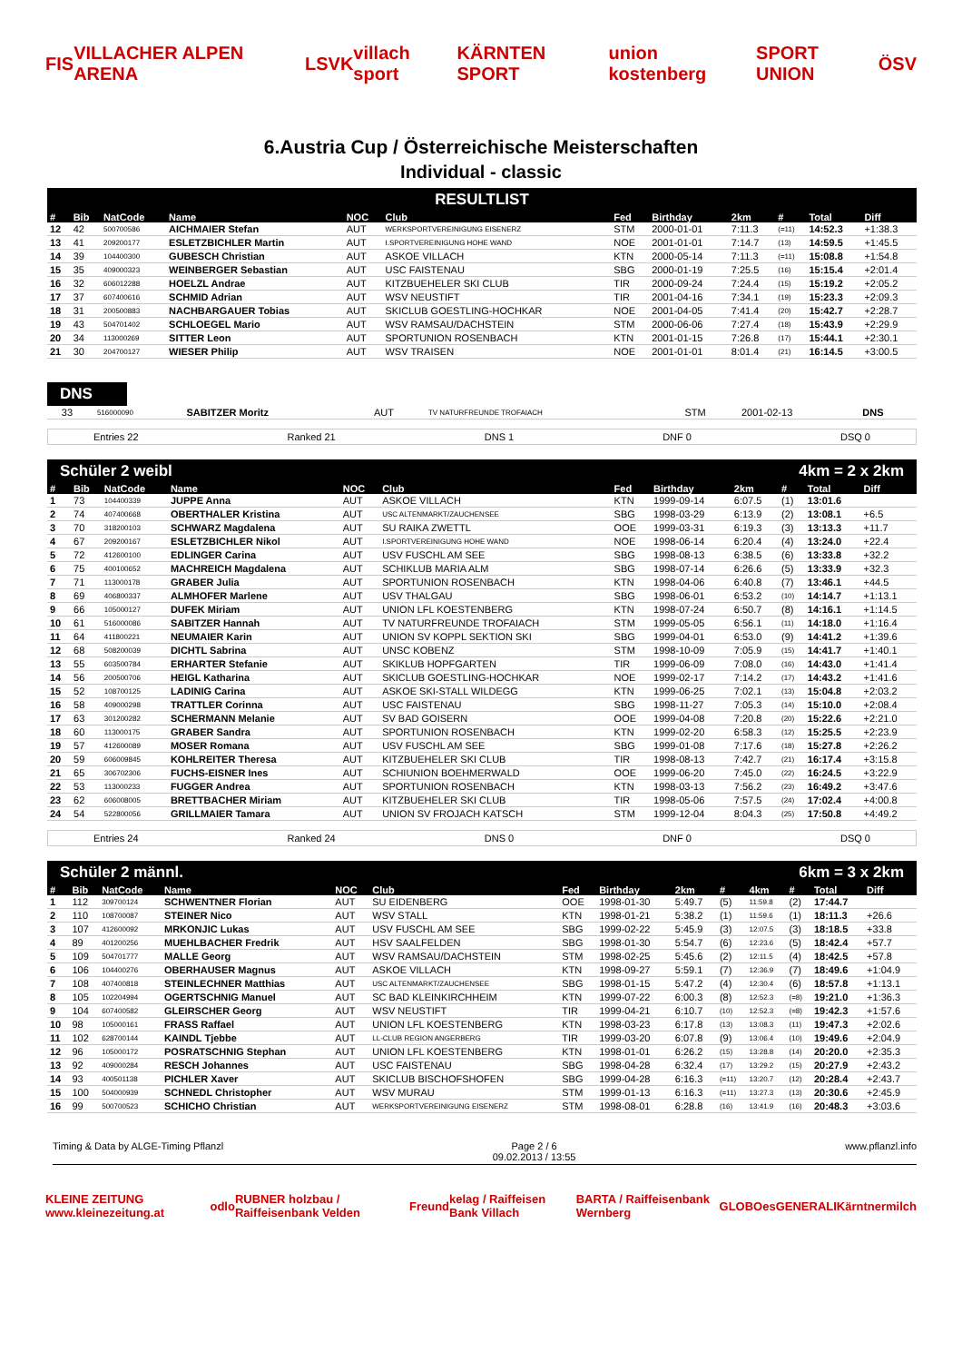FIS VILLACHER ALPEN ARENA LSVK villach sport KÄRNTEN SPORT union kostenberg SPORT UNION ÖSV
6.Austria Cup / Österreichische Meisterschaften
Individual - classic
RESULTLIST
| # | Bib | NatCode | Name | NOC | Club | Fed | Birthday | 2km | # | Total | Diff |
| --- | --- | --- | --- | --- | --- | --- | --- | --- | --- | --- | --- |
| 12 | 42 | 500700586 | AICHMAIER Stefan | AUT | WERKSPORTVEREINIGUNG EISENERZ | STM | 2000-01-01 | 7:11.3 | (=11) | 14:52.3 | +1:38.3 |
| 13 | 41 | 209200177 | ESLETZBICHLER Martin | AUT | I.SPORTVEREINIGUNG HOHE WAND | NOE | 2001-01-01 | 7:14.7 | (13) | 14:59.5 | +1:45.5 |
| 14 | 39 | 104400300 | GUBESCH Christian | AUT | ASKOE VILLACH | KTN | 2000-05-14 | 7:11.3 | (=11) | 15:08.8 | +1:54.8 |
| 15 | 35 | 409000323 | WEINBERGER Sebastian | AUT | USC FAISTENAU | SBG | 2000-01-19 | 7:25.5 | (16) | 15:15.4 | +2:01.4 |
| 16 | 32 | 606012288 | HOELZL Andrae | AUT | KITZBUEHELER SKI CLUB | TIR | 2000-09-24 | 7:24.4 | (15) | 15:19.2 | +2:05.2 |
| 17 | 37 | 607400616 | SCHMID Adrian | AUT | WSV NEUSTIFT | TIR | 2001-04-16 | 7:34.1 | (19) | 15:23.3 | +2:09.3 |
| 18 | 31 | 200500883 | NACHBARGAUER Tobias | AUT | SKICLUB GOESTLING-HOCHKAR | NOE | 2001-04-05 | 7:41.4 | (20) | 15:42.7 | +2:28.7 |
| 19 | 43 | 504701402 | SCHLOEGEL Mario | AUT | WSV RAMSAU/DACHSTEIN | STM | 2000-06-06 | 7:27.4 | (18) | 15:43.9 | +2:29.9 |
| 20 | 34 | 113000269 | SITTER Leon | AUT | SPORTUNION ROSENBACH | KTN | 2001-01-15 | 7:26.8 | (17) | 15:44.1 | +2:30.1 |
| 21 | 30 | 204700127 | WIESER Philip | AUT | WSV TRAISEN | NOE | 2001-01-01 | 8:01.4 | (21) | 16:14.5 | +3:00.5 |
DNS
| | 33 | 516000090 | SABITZER Moritz | AUT | TV NATURFREUNDE TROFAIACH | STM | 2001-02-13 | DNS |
Entries 22 Ranked 21 DNS 1 DNF 0 DSQ 0
Schüler 2 weibl 4km = 2 x 2km
| # | Bib | NatCode | Name | NOC | Club | Fed | Birthday | 2km | # | Total | Diff |
| --- | --- | --- | --- | --- | --- | --- | --- | --- | --- | --- | --- |
| 1 | 73 | 104400339 | JUPPE Anna | AUT | ASKOE VILLACH | KTN | 1999-09-14 | 6:07.5 | (1) | 13:01.6 | |
| 2 | 74 | 407400668 | OBERTHALER Kristina | AUT | USC ALTENMARKT/ZAUCHENSEE | SBG | 1998-03-29 | 6:13.9 | (2) | 13:08.1 | +6.5 |
| 3 | 70 | 318200103 | SCHWARZ Magdalena | AUT | SU RAIKA ZWETTL | OOE | 1999-03-31 | 6:19.3 | (3) | 13:13.3 | +11.7 |
| 4 | 67 | 209200167 | ESLETZBICHLER Nikol | AUT | I.SPORTVEREINIGUNG HOHE WAND | NOE | 1998-06-14 | 6:20.4 | (4) | 13:24.0 | +22.4 |
| 5 | 72 | 412600100 | EDLINGER Carina | AUT | USV FUSCHL AM SEE | SBG | 1998-08-13 | 6:38.5 | (6) | 13:33.8 | +32.2 |
| 6 | 75 | 400100652 | MACHREICH Magdalena | AUT | SCHIKLUB MARIA ALM | SBG | 1998-07-14 | 6:26.6 | (5) | 13:33.9 | +32.3 |
| 7 | 71 | 113000178 | GRABER Julia | AUT | SPORTUNION ROSENBACH | KTN | 1998-04-06 | 6:40.8 | (7) | 13:46.1 | +44.5 |
| 8 | 69 | 406800337 | ALMHOFER Marlene | AUT | USV THALGAU | SBG | 1998-06-01 | 6:53.2 | (10) | 14:14.7 | +1:13.1 |
| 9 | 66 | 105000127 | DUFEK Miriam | AUT | UNION LFL KOESTENBERG | KTN | 1998-07-24 | 6:50.7 | (8) | 14:16.1 | +1:14.5 |
| 10 | 61 | 516000086 | SABITZER Hannah | AUT | TV NATURFREUNDE TROFAIACH | STM | 1999-05-05 | 6:56.1 | (11) | 14:18.0 | +1:16.4 |
| 11 | 64 | 411800221 | NEUMAIER Karin | AUT | UNION SV KOPPL SEKTION SKI | SBG | 1999-04-01 | 6:53.0 | (9) | 14:41.2 | +1:39.6 |
| 12 | 68 | 508200039 | DICHTL Sabrina | AUT | UNSC KOBENZ | STM | 1998-10-09 | 7:05.9 | (15) | 14:41.7 | +1:40.1 |
| 13 | 55 | 603500784 | ERHARTER Stefanie | AUT | SKIKLUB HOPFGARTEN | TIR | 1999-06-09 | 7:08.0 | (16) | 14:43.0 | +1:41.4 |
| 14 | 56 | 200500706 | HEIGL Katharina | AUT | SKICLUB GOESTLING-HOCHKAR | NOE | 1999-02-17 | 7:14.2 | (17) | 14:43.2 | +1:41.6 |
| 15 | 52 | 108700125 | LADINIG Carina | AUT | ASKOE SKI-STALL WILDEGG | KTN | 1999-06-25 | 7:02.1 | (13) | 15:04.8 | +2:03.2 |
| 16 | 58 | 409000298 | TRATTLER Corinna | AUT | USC FAISTENAU | SBG | 1998-11-27 | 7:05.3 | (14) | 15:10.0 | +2:08.4 |
| 17 | 63 | 301200282 | SCHERMANN Melanie | AUT | SV BAD GOISERN | OOE | 1999-04-08 | 7:20.8 | (20) | 15:22.6 | +2:21.0 |
| 18 | 60 | 113000175 | GRABER Sandra | AUT | SPORTUNION ROSENBACH | KTN | 1999-02-20 | 6:58.3 | (12) | 15:25.5 | +2:23.9 |
| 19 | 57 | 412600089 | MOSER Romana | AUT | USV FUSCHL AM SEE | SBG | 1999-01-08 | 7:17.6 | (18) | 15:27.8 | +2:26.2 |
| 20 | 59 | 606009845 | KOHLREITER Theresa | AUT | KITZBUEHELER SKI CLUB | TIR | 1998-08-13 | 7:42.7 | (21) | 16:17.4 | +3:15.8 |
| 21 | 65 | 306702306 | FUCHS-EISNER Ines | AUT | SCHIUNION BOEHMERWALD | OOE | 1999-06-20 | 7:45.0 | (22) | 16:24.5 | +3:22.9 |
| 22 | 53 | 113000233 | FUGGER Andrea | AUT | SPORTUNION ROSENBACH | KTN | 1998-03-13 | 7:56.2 | (23) | 16:49.2 | +3:47.6 |
| 23 | 62 | 606008005 | BRETTBACHER Miriam | AUT | KITZBUEHELER SKI CLUB | TIR | 1998-05-06 | 7:57.5 | (24) | 17:02.4 | +4:00.8 |
| 24 | 54 | 522800056 | GRILLMAIER Tamara | AUT | UNION SV FROJACH KATSCH | STM | 1999-12-04 | 8:04.3 | (25) | 17:50.8 | +4:49.2 |
Entries 24 Ranked 24 DNS 0 DNF 0 DSQ 0
Schüler 2 männl. 6km = 3 x 2km
| # | Bib | NatCode | Name | NOC | Club | Fed | Birthday | 2km | # | 4km | # | Total | Diff |
| --- | --- | --- | --- | --- | --- | --- | --- | --- | --- | --- | --- | --- | --- |
| 1 | 112 | 309700124 | SCHWENTNER Florian | AUT | SU EIDENBERG | OOE | 1998-01-30 | 5:49.7 | (5) | 11:59.8 | (2) | 17:44.7 | |
| 2 | 110 | 108700087 | STEINER Nico | AUT | WSV STALL | KTN | 1998-01-21 | 5:38.2 | (1) | 11:59.6 | (1) | 18:11.3 | +26.6 |
| 3 | 107 | 412600092 | MRKONJIC Lukas | AUT | USV FUSCHL AM SEE | SBG | 1999-02-22 | 5:45.9 | (3) | 12:07.5 | (3) | 18:18.5 | +33.8 |
| 4 | 89 | 401200256 | MUEHLBACHER Fredrik | AUT | HSV SAALFELDEN | SBG | 1998-01-30 | 5:54.7 | (6) | 12:23.6 | (5) | 18:42.4 | +57.7 |
| 5 | 109 | 504701777 | MALLE Georg | AUT | WSV RAMSAU/DACHSTEIN | STM | 1998-02-25 | 5:45.6 | (2) | 12:11.5 | (4) | 18:42.5 | +57.8 |
| 6 | 106 | 104400276 | OBERHAUSER Magnus | AUT | ASKOE VILLACH | KTN | 1998-09-27 | 5:59.1 | (7) | 12:36.9 | (7) | 18:49.6 | +1:04.9 |
| 7 | 108 | 407400818 | STEINLECHNER Matthias | AUT | USC ALTENMARKT/ZAUCHENSEE | SBG | 1998-01-15 | 5:47.2 | (4) | 12:30.4 | (6) | 18:57.8 | +1:13.1 |
| 8 | 105 | 102204994 | OGERTSCHNIG Manuel | AUT | SC BAD KLEINKIRCHHEIM | KTN | 1999-07-22 | 6:00.3 | (8) | 12:52.3 | (=8) | 19:21.0 | +1:36.3 |
| 9 | 104 | 607400582 | GLEIRSCHER Georg | AUT | WSV NEUSTIFT | TIR | 1999-04-21 | 6:10.7 | (10) | 12:52.3 | (=8) | 19:42.3 | +1:57.6 |
| 10 | 98 | 105000161 | FRASS Raffael | AUT | UNION LFL KOESTENBERG | KTN | 1998-03-23 | 6:17.8 | (13) | 13:08.3 | (11) | 19:47.3 | +2:02.6 |
| 11 | 102 | 628700144 | KAINDL Tjebbe | AUT | LL-CLUB REGION ANGERBERG | TIR | 1999-03-20 | 6:07.8 | (9) | 13:06.4 | (10) | 19:49.6 | +2:04.9 |
| 12 | 96 | 105000172 | POSRATSCHNIG Stephan | AUT | UNION LFL KOESTENBERG | KTN | 1998-01-01 | 6:26.2 | (15) | 13:28.8 | (14) | 20:20.0 | +2:35.3 |
| 13 | 92 | 409000284 | RESCH Johannes | AUT | USC FAISTENAU | SBG | 1998-04-28 | 6:32.4 | (17) | 13:29.2 | (15) | 20:27.9 | +2:43.2 |
| 14 | 93 | 400501138 | PICHLER Xaver | AUT | SKICLUB BISCHOFSHOFEN | SBG | 1999-04-28 | 6:16.3 | (=11) | 13:20.7 | (12) | 20:28.4 | +2:43.7 |
| 15 | 100 | 504000939 | SCHNEDL Christopher | AUT | WSV MURAU | STM | 1999-01-13 | 6:16.3 | (=11) | 13:27.3 | (13) | 20:30.6 | +2:45.9 |
| 16 | 99 | 500700523 | SCHICHO Christian | AUT | WERKSPORTVEREINIGUNG EISENERZ | STM | 1998-08-01 | 6:28.8 | (16) | 13:41.9 | (16) | 20:48.3 | +3:03.6 |
Timing & Data by ALGE-Timing Pflanzl Page 2 / 6
09.02.2013 / 13:55 www.pflanzl.info
KLEINE ZEITUNG www.kleinezeitung.at odlo RUBNER holzbau / Raiffeisenbank Velden Freund kelag / Raiffeisen Bank Villach BARTA / Raiffeisenbank Wernberg GLOBO es GENERALI Kärntnermilch